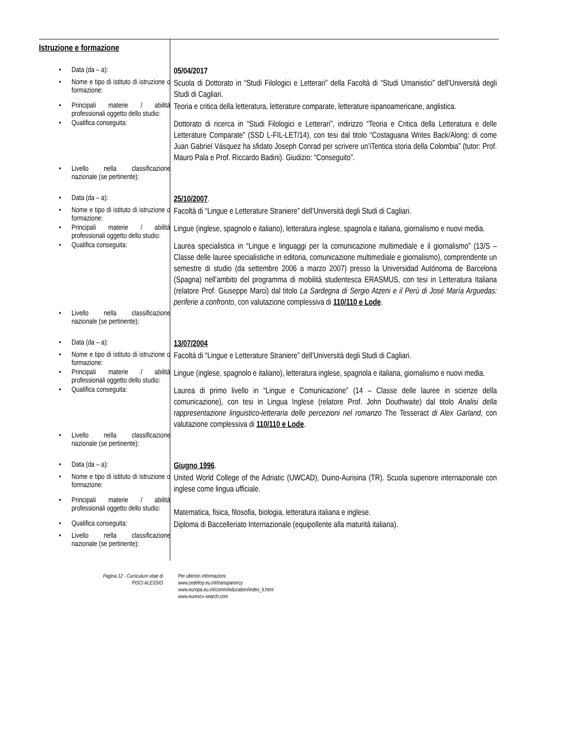| Istruzione e formazione | |
| • Data (da – a): | 05/04/2017 |
| • Nome e tipo di istituto di istruzione o formazione: | Scuola di Dottorato in “Studi Filologici e Letterari” della Facoltà di “Studi Umanistici” dell’Università degli Studi di Cagliari. |
| • Principali materie / abilità professionali oggetto dello studio: | Teoria e critica della letteratura, letterature comparate, letterature ispanoamericane, anglistica. |
| • Qualifica conseguita: | Dottorato di ricerca in “Studi Filologici e Letterari”, indirizzo “Teoria e Critica della Letteratura e delle Letterature Comparate” (SSD L-FIL-LET/14), con tesi dal titolo “Costaguana Writes Back/Along: di come Juan Gabriel Vásquez ha sfidato Joseph Conrad per scrivere un’iTentica storia della Colombia” (tutor: Prof. Mauro Pala e Prof. Riccardo Badini). Giudizio: “Conseguito”. |
| • Livello nella classificazione nazionale (se pertinente): | |
| • Data (da – a): | 25/10/2007 . |
| • Nome e tipo di istituto di istruzione o formazione: | Facoltà di “Lingue e Letterature Straniere” dell’Università degli Studi di Cagliari. |
| • Principali materie / abilità professionali oggetto dello studio: | Lingue (inglese, spagnolo e italiano), letteratura inglese, spagnola e italiana, giornalismo e nuovi media. |
| • Qualifica conseguita: | Laurea specialistica in “Lingue e linguaggi per la comunicazione multimediale e il giornalismo” (13/S – Classe delle lauree specialistiche in editoria, comunicazione multimediale e giornalismo), comprendente un semestre di studio (da settembre 2006 a marzo 2007) presso la Universidad Autónoma de Barcelona (Spagna) nell’ambito del programma di mobilità studentesca ERASMUS, con tesi in Letteratura Italiana (relatore Prof. Giuseppe Marci) dal titolo La Sardegna di Sergio Atzeni e il Perù di José María Arguedas: periferie a confronto , con valutazione complessiva di 110/110 e Lode . |
| • Livello nella classificazione nazionale (se pertinente): | |
| • Data (da – a): | 13/07/2004 |
| • Nome e tipo di istituto di istruzione o formazione: | Facoltà di “Lingue e Letterature Straniere” dell’Università degli Studi di Cagliari. |
| • Principali materie / abilità professionali oggetto dello studio: | Lingue (inglese, spagnolo e italiano), letteratura inglese, spagnola e italiana, giornalismo e nuovi media. |
| • Qualifica conseguita: | Laurea di primo livello in “Lingue e Comunicazione” (14 – Classe delle lauree in scienze della comunicazione), con tesi in Lingua Inglese (relatore Prof. John Douthwaite) dal titolo Analisi della rappresentazione linguistico-letteraria delle percezioni nel romanzo The Tesseract di Alex Garland , con valutazione complessiva di 110/110 e Lode . |
| • Livello nella classificazione nazionale (se pertinente): | |
| • Data (da – a): | Giugno 1996 . |
| • Nome e tipo di istituto di istruzione o formazione: | United World College of the Adriatic (UWCAD), Duino-Aurisina (TR). Scuola superiore internazionale con inglese come lingua ufficiale. |
| • Principali materie / abilità professionali oggetto dello studio: | Matematica, fisica, filosofia, biologia, letteratura italiana e inglese. |
| • Qualifica conseguita: | Diploma di Baccelleriato Internazionale (equipollente alla maturità italiana). |
| • Livello nella classificazione nazionale (se pertinente): | |
Pagina 12 - Curriculum vitae di
PISCI ALESSIO
Per ulteriori informazioni:
www.cedefop.eu.int/transparency
www.europa.eu.int/comm/education/index_it.html
www.eurescv-search.com